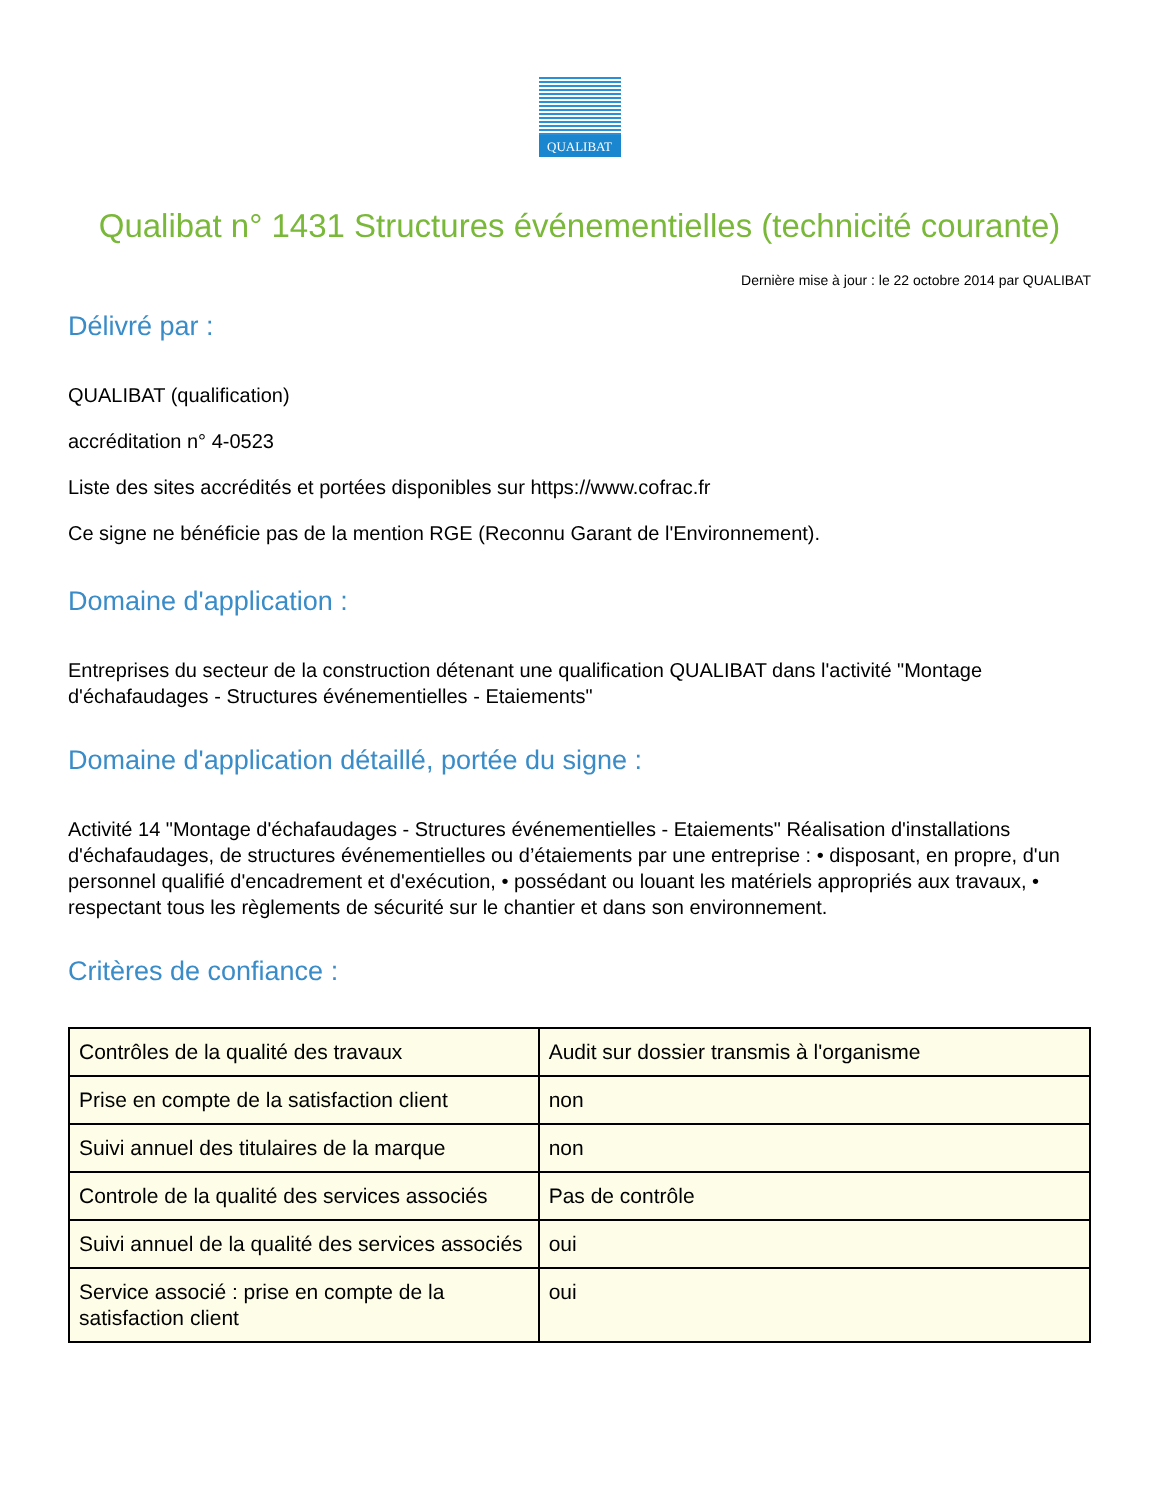QUALIBAT
Qualibat n° 1431 Structures événementielles (technicité courante)
Dernière mise à jour : le 22 octobre 2014 par QUALIBAT
Délivré par :
QUALIBAT (qualification)
accréditation n° 4-0523
Liste des sites accrédités et portées disponibles sur https://www.cofrac.fr
Ce signe ne bénéficie pas de la mention RGE (Reconnu Garant de l'Environnement).
Domaine d'application :
Entreprises du secteur de la construction détenant une qualification QUALIBAT dans l'activité "Montage d'échafaudages - Structures événementielles - Etaiements"
Domaine d'application détaillé, portée du signe :
Activité 14 "Montage d'échafaudages - Structures événementielles - Etaiements" Réalisation d'installations d'échafaudages, de structures événementielles ou d’étaiements par une entreprise : • disposant, en propre, d'un personnel qualifié d'encadrement et d'exécution, • possédant ou louant les matériels appropriés aux travaux, • respectant tous les règlements de sécurité sur le chantier et dans son environnement.
Critères de confiance :
| Contrôles de la qualité des travaux | Audit sur dossier transmis à l'organisme |
| Prise en compte de la satisfaction client | non |
| Suivi annuel des titulaires de la marque | non |
| Controle de la qualité des services associés | Pas de contrôle |
| Suivi annuel de la qualité des services associés | oui |
| Service associé : prise en compte de la satisfaction client | oui |